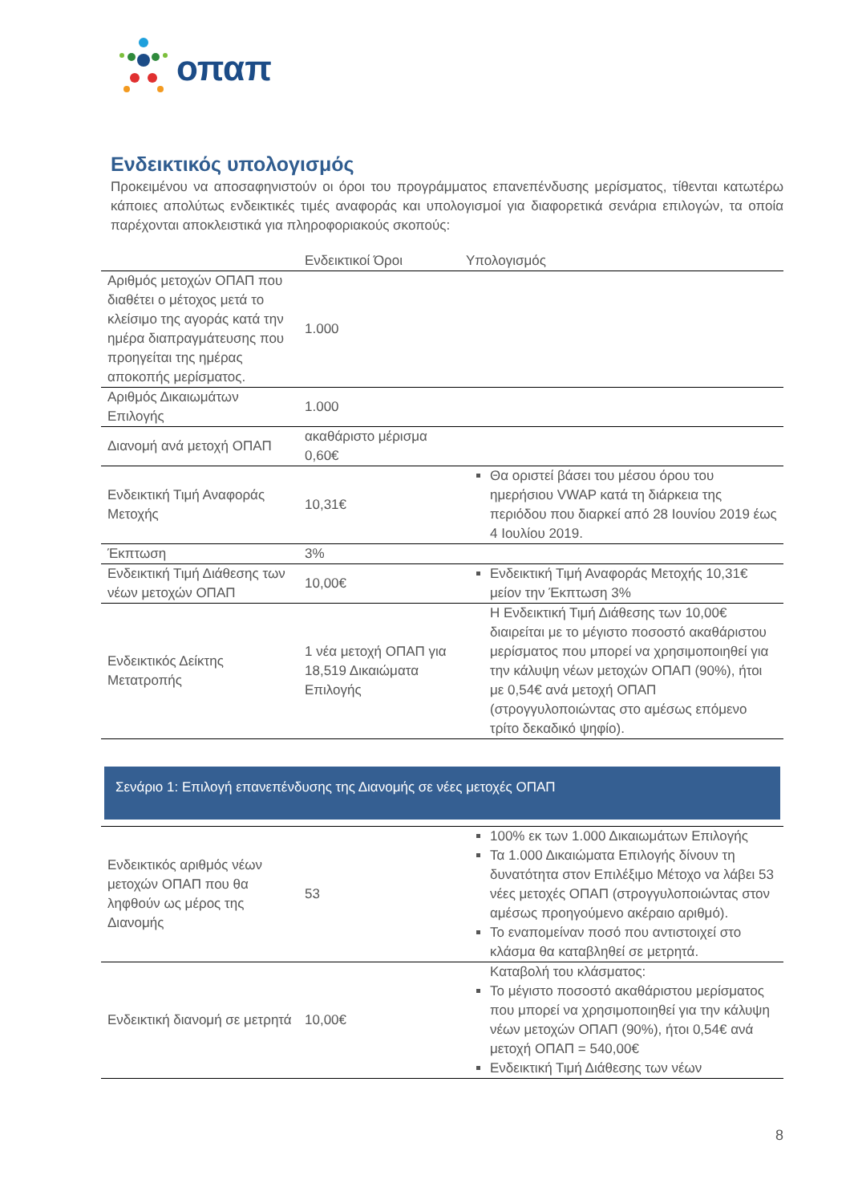οπαπ
Ενδεικτικός υπολογισμός
Προκειμένου να αποσαφηνιστούν οι όροι του προγράμματος επανεπένδυσης μερίσματος, τίθενται κατωτέρω κάποιες απολύτως ενδεικτικές τιμές αναφοράς και υπολογισμοί για διαφορετικά σενάρια επιλογών, τα οποία παρέχονται αποκλειστικά για πληροφοριακούς σκοπούς:
| | Ενδεικτικοί Όροι | Υπολογισμός |
| --- | --- | --- |
| Αριθμός μετοχών ΟΠΑΠ που διαθέτει ο μέτοχος μετά το κλείσιμο της αγοράς κατά την ημέρα διαπραγμάτευσης που προηγείται της ημέρας αποκοπής μερίσματος. | 1.000 | |
| Αριθμός Δικαιωμάτων Επιλογής | 1.000 | |
| Διανομή ανά μετοχή ΟΠΑΠ | ακαθάριστο μέρισμα 0,60€ | |
| Ενδεικτική Τιμή Αναφοράς Μετοχής | 10,31€ | Θα οριστεί βάσει του μέσου όρου του ημερήσιου VWAP κατά τη διάρκεια της περιόδου που διαρκεί από 28 Ιουνίου 2019 έως 4 Ιουλίου 2019. |
| Έκπτωση | 3% | |
| Ενδεικτική Τιμή Διάθεσης των νέων μετοχών ΟΠΑΠ | 10,00€ | Ενδεικτική Τιμή Αναφοράς Μετοχής 10,31€ μείον την Έκπτωση 3% |
| Ενδεικτικός Δείκτης Μετατροπής | 1 νέα μετοχή ΟΠΑΠ για 18,519 Δικαιώματα Επιλογής | Η Ενδεικτική Τιμή Διάθεσης των 10,00€ διαιρείται με το μέγιστο ποσοστό ακαθάριστου μερίσματος που μπορεί να χρησιμοποιηθεί για την κάλυψη νέων μετοχών ΟΠΑΠ (90%), ήτοι με 0,54€ ανά μετοχή ΟΠΑΠ (στρογγυλοποιώντας στο αμέσως επόμενο τρίτο δεκαδικό ψηφίο). |
Σενάριο 1: Επιλογή επανεπένδυσης της Διανομής σε νέες μετοχές ΟΠΑΠ
| Ενδεικτικός αριθμός νέων μετοχών ΟΠΑΠ που θα ληφθούν ως μέρος της Διανομής | 53 | 100% εκ των 1.000 Δικαιωμάτων Επιλογής Τα 1.000 Δικαιώματα Επιλογής δίνουν τη δυνατότητα στον Επιλέξιμο Μέτοχο να λάβει 53 νέες μετοχές ΟΠΑΠ (στρογγυλοποιώντας στον αμέσως προηγούμενο ακέραιο αριθμό). Το εναπομείναν ποσό που αντιστοιχεί στο κλάσμα θα καταβληθεί σε μετρητά. |
| Ενδεικτική διανομή σε μετρητά | 10,00€ | Καταβολή του κλάσματος: Το μέγιστο ποσοστό ακαθάριστου μερίσματος που μπορεί να χρησιμοποιηθεί για την κάλυψη νέων μετοχών ΟΠΑΠ (90%), ήτοι 0,54€ ανά μετοχή ΟΠΑΠ = 540,00€ Ενδεικτική Τιμή Διάθεσης των νέων |
8